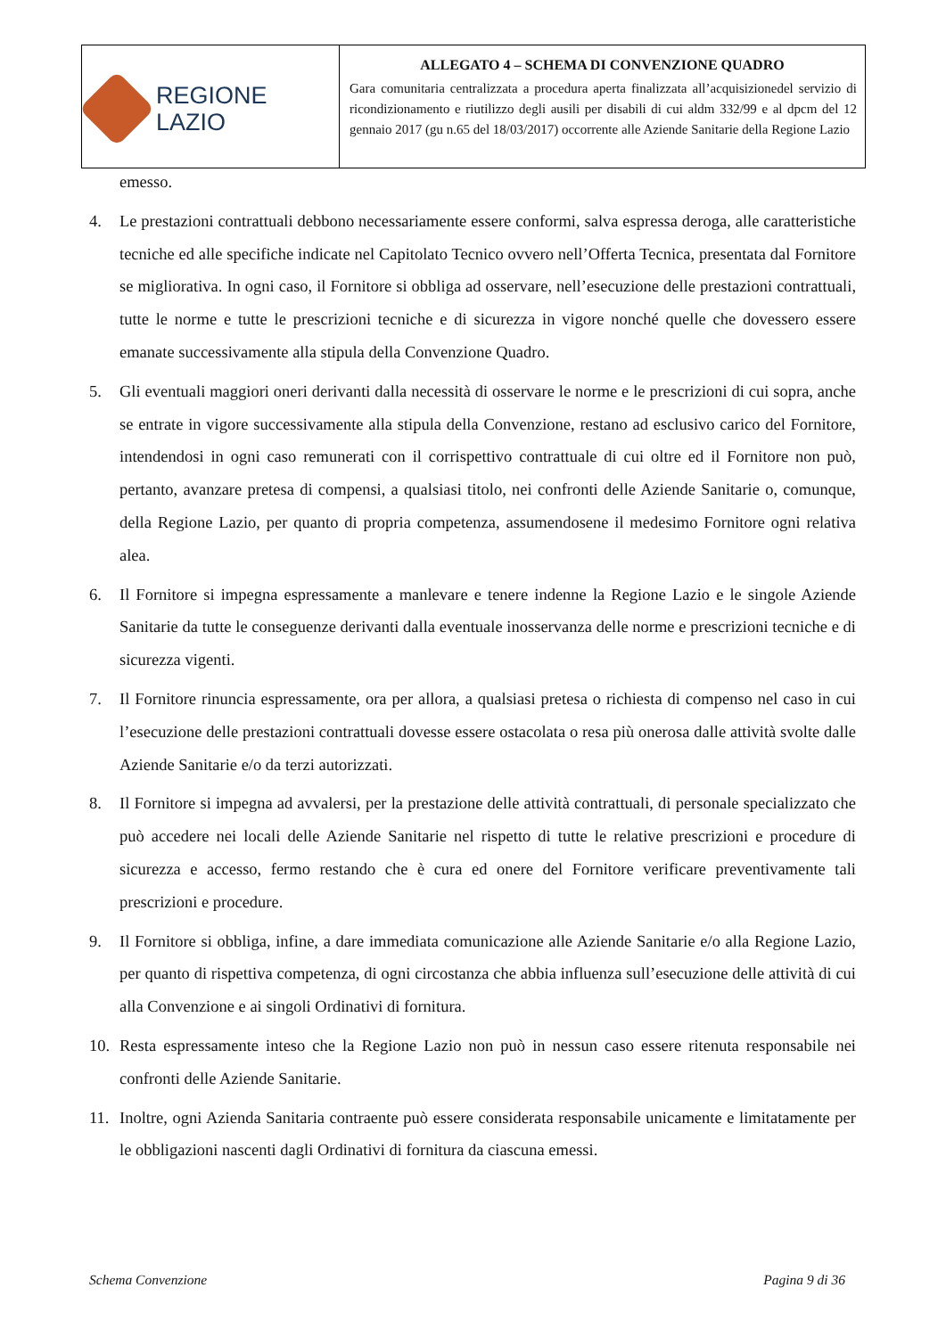| REGIONE LAZIO | ALLEGATO 4 – SCHEMA DI CONVENZIONE QUADRO Gara comunitaria centralizzata a procedura aperta finalizzata all’acquisizionedel servizio di ricondizionamento e riutilizzo degli ausili per disabili di cui aldm 332/99 e al dpcm del 12 gennaio 2017 (gu n.65 del 18/03/2017) occorrente alle Aziende Sanitarie della Regione Lazio |
emesso.
4. Le prestazioni contrattuali debbono necessariamente essere conformi, salva espressa deroga, alle caratteristiche tecniche ed alle specifiche indicate nel Capitolato Tecnico ovvero nell’Offerta Tecnica, presentata dal Fornitore se migliorativa. In ogni caso, il Fornitore si obbliga ad osservare, nell’esecuzione delle prestazioni contrattuali, tutte le norme e tutte le prescrizioni tecniche e di sicurezza in vigore nonché quelle che dovessero essere emanate successivamente alla stipula della Convenzione Quadro.
5. Gli eventuali maggiori oneri derivanti dalla necessità di osservare le norme e le prescrizioni di cui sopra, anche se entrate in vigore successivamente alla stipula della Convenzione, restano ad esclusivo carico del Fornitore, intendendosi in ogni caso remunerati con il corrispettivo contrattuale di cui oltre ed il Fornitore non può, pertanto, avanzare pretesa di compensi, a qualsiasi titolo, nei confronti delle Aziende Sanitarie o, comunque, della Regione Lazio, per quanto di propria competenza, assumendosene il medesimo Fornitore ogni relativa alea.
6. Il Fornitore si impegna espressamente a manlevare e tenere indenne la Regione Lazio e le singole Aziende Sanitarie da tutte le conseguenze derivanti dalla eventuale inosservanza delle norme e prescrizioni tecniche e di sicurezza vigenti.
7. Il Fornitore rinuncia espressamente, ora per allora, a qualsiasi pretesa o richiesta di compenso nel caso in cui l’esecuzione delle prestazioni contrattuali dovesse essere ostacolata o resa più onerosa dalle attività svolte dalle Aziende Sanitarie e/o da terzi autorizzati.
8. Il Fornitore si impegna ad avvalersi, per la prestazione delle attività contrattuali, di personale specializzato che può accedere nei locali delle Aziende Sanitarie nel rispetto di tutte le relative prescrizioni e procedure di sicurezza e accesso, fermo restando che è cura ed onere del Fornitore verificare preventivamente tali prescrizioni e procedure.
9. Il Fornitore si obbliga, infine, a dare immediata comunicazione alle Aziende Sanitarie e/o alla Regione Lazio, per quanto di rispettiva competenza, di ogni circostanza che abbia influenza sull’esecuzione delle attività di cui alla Convenzione e ai singoli Ordinativi di fornitura.
10. Resta espressamente inteso che la Regione Lazio non può in nessun caso essere ritenuta responsabile nei confronti delle Aziende Sanitarie.
11. Inoltre, ogni Azienda Sanitaria contraente può essere considerata responsabile unicamente e limitatamente per le obbligazioni nascenti dagli Ordinativi di fornitura da ciascuna emessi.
Schema Convenzione Pagina 9 di 36